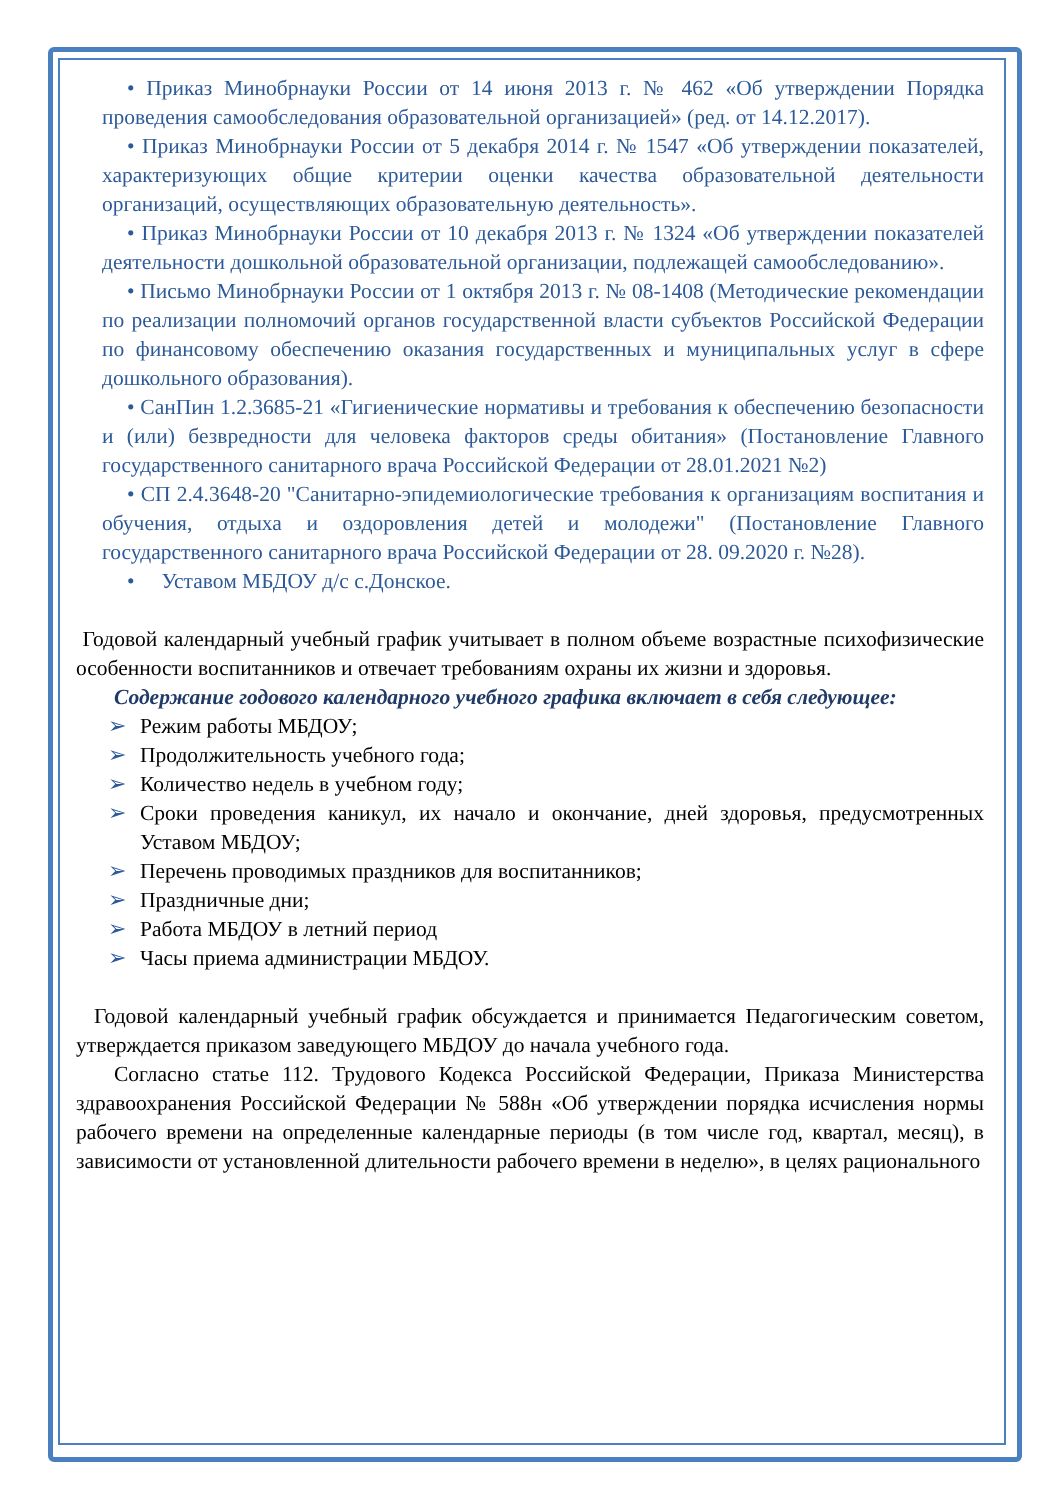• Приказ Минобрнауки России от 14 июня 2013 г. № 462 «Об утверждении Порядка проведения самообследования образовательной организацией» (ред. от 14.12.2017).
• Приказ Минобрнауки России от 5 декабря 2014 г. № 1547 «Об утверждении показателей, характеризующих общие критерии оценки качества образовательной деятельности организаций, осуществляющих образовательную деятельность».
• Приказ Минобрнауки России от 10 декабря 2013 г. № 1324 «Об утверждении показателей деятельности дошкольной образовательной организации, подлежащей самообследованию».
• Письмо Минобрнауки России от 1 октября 2013 г. № 08-1408 (Методические рекомендации по реализации полномочий органов государственной власти субъектов Российской Федерации по финансовому обеспечению оказания государственных и муниципальных услуг в сфере дошкольного образования).
• СанПин 1.2.3685-21 «Гигиенические нормативы и требования к обеспечению безопасности и (или) безвредности для человека факторов среды обитания» (Постановление Главного государственного санитарного врача Российской Федерации от 28.01.2021 №2)
• СП 2.4.3648-20 "Санитарно-эпидемиологические требования к организациям воспитания и обучения, отдыха и оздоровления детей и молодежи" (Постановление Главного государственного санитарного врача Российской Федерации от 28. 09.2020 г. №28).
• Уставом МБДОУ д/с с.Донское.
Годовой календарный учебный график учитывает в полном объеме возрастные психофизические особенности воспитанников и отвечает требованиям охраны их жизни и здоровья.
Содержание годового календарного учебного графика включает в себя следующее:
➢ Режим работы МБДОУ;
➢ Продолжительность учебного года;
➢ Количество недель в учебном году;
➢ Сроки проведения каникул, их начало и окончание, дней здоровья, предусмотренных Уставом МБДОУ;
➢ Перечень проводимых праздников для воспитанников;
➢ Праздничные дни;
➢ Работа МБДОУ в летний период
➢ Часы приема администрации МБДОУ.
Годовой календарный учебный график обсуждается и принимается Педагогическим советом, утверждается приказом заведующего МБДОУ до начала учебного года.
Согласно статье 112. Трудового Кодекса Российской Федерации, Приказа Министерства здравоохранения Российской Федерации № 588н «Об утверждении порядка исчисления нормы рабочего времени на определенные календарные периоды (в том числе год, квартал, месяц), в зависимости от установленной длительности рабочего времени в неделю», в целях рационального